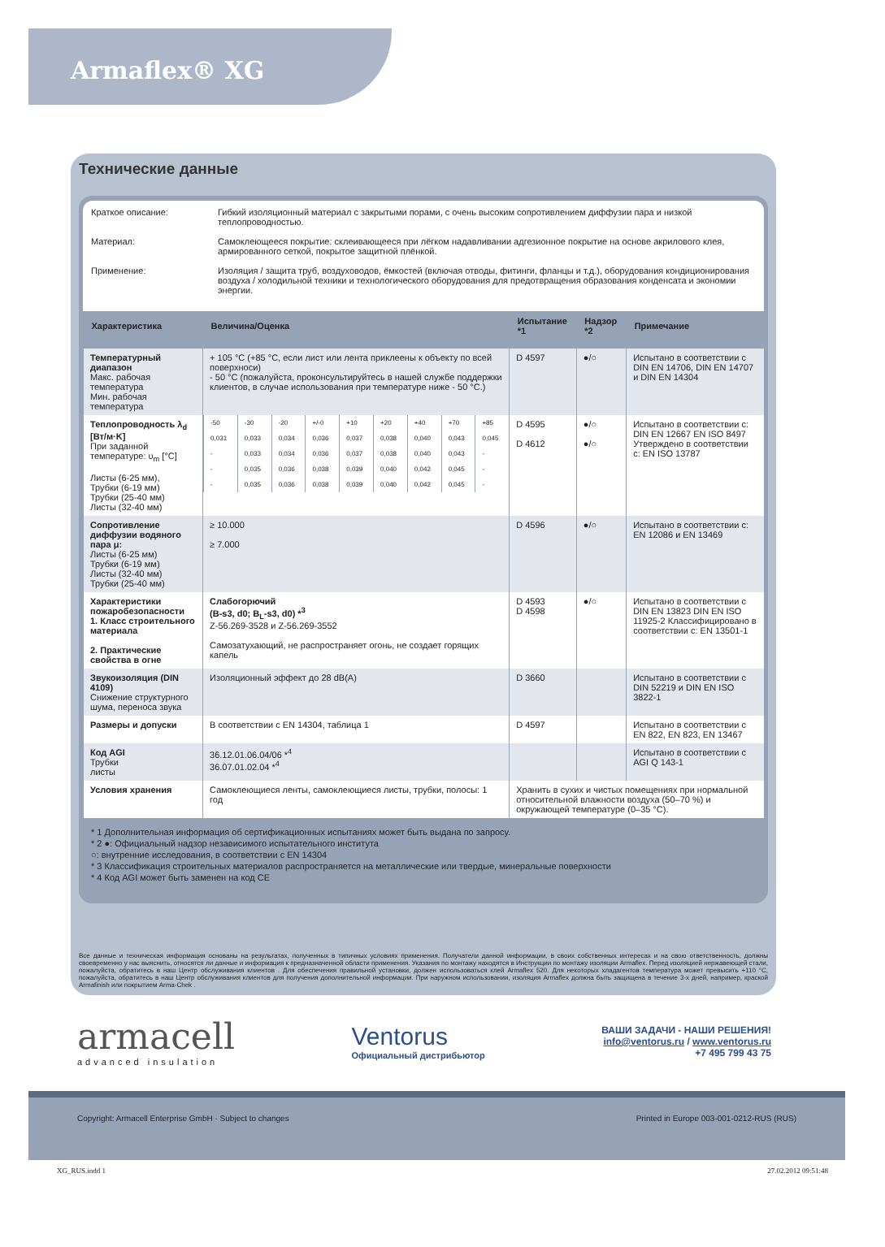Armaflex® XG
Технические данные
Краткое описание: Гибкий изоляционный материал с закрытыми порами, с очень высоким сопротивлением диффузии пара и низкой теплопроводностью.
Материал: Самоклеющееся покрытие: склеивающееся при лёгком надавливании адгезионное покрытие на основе акрилового клея, армированного сеткой, покрытое защитной плёнкой.
Применение: Изоляция / защита труб, воздуховодов, ёмкостей (включая отводы, фитинги, фланцы и т.д.), оборудования кондиционирования воздуха / холодильной техники и технологического оборудования для предотвращения образования конденсата и экономии энергии.
| Характеристика | Величина/Оценка | Испытание *1 | Надзор *2 | Примечание |
| --- | --- | --- | --- | --- |
| Температурный диапазон Макс. рабочая температура Мин. рабочая температура | + 105 °C (+85 °C, если лист или лента приклеены к объекту по всей поверхноси) - 50 °C (пожалуйста, проконсультируйтесь в нашей службе поддержки клиентов, в случае использования при температуре ниже - 50 °C.) | D 4597 | ●/○ | Испытано в соответствии с DIN EN 14706, DIN EN 14707 и DIN EN 14304 |
| Теплопроводность λ<sub>d</sub> [Вт/м·K] При заданной температуре: υ<sub>m</sub> [°C] Листы (6-25 мм), Трубки (6-19 мм) Трубки (25-40 мм) Листы (32-40 мм) | / -50 / -30 / -20 / +/-0 / +10 / +20 / +40 / +70 / +85 / / 0,031 / 0,033 / 0,034 / 0,036 / 0,037 / 0,038 / 0,040 / 0,043 / 0,045 / / - / 0,033 / 0,034 / 0,036 / 0,037 / 0,038 / 0,040 / 0,043 / - / / - / 0,035 / 0,036 / 0,038 / 0,039 / 0,040 / 0,042 / 0,045 / - / / - / 0,035 / 0,036 / 0,038 / 0,039 / 0,040 / 0,042 / 0,045 / - / | D 4595 D 4612 | ●/○ ●/○ | Испытано в соответствии с: DIN EN 12667 EN ISO 8497 Утверждено в соответствии с: EN ISO 13787 |
| Сопротивление диффузии водяного пара μ: Листы (6-25 мм) Трубки (6-19 мм) Листы (32-40 мм) Трубки (25-40 мм) | ≥ 10.000 ≥ 7.000 | D 4596 | ●/○ | Испытано в соответствии с: EN 12086 и EN 13469 |
| Характеристики пожаробезопасности 1. Класс строительного материала 2. Практические свойства в огне | Слабогорючий (B-s3, d0; B<sub>L</sub>-s3, d0) *<sup>3</sup> Z-56.269-3528 и Z-56.269-3552 Самозатухающий, не распространяет огонь, не создает горящих капель | D 4593 D 4598 | ●/○ | Испытано в соответствии с DIN EN 13823 DIN EN ISO 11925-2 Классифицировано в соответствии с: EN 13501-1 |
| Звукоизоляция (DIN 4109) Снижение структурного шума, переноса звука | Изоляционный эффект до 28 dB(A) | D 3660 | | Испытано в соответствии с DIN 52219 и DIN EN ISO 3822-1 |
| Размеры и допуски | В соответствии с EN 14304, таблица 1 | D 4597 | | Испытано в соответствии с EN 822, EN 823, EN 13467 |
| Код AGI Трубки листы | 36.12.01.06.04/06 *<sup>4</sup> 36.07.01.02.04 *<sup>4</sup> | | | Испытано в соответствии с AGI Q 143-1 |
| Условия хранения | Самоклеющиеся ленты, самоклеющиеся листы, трубки, полосы: 1 год | Хранить в сухих и чистых помещениях при нормальной относительной влажности воздуха (50–70 %) и окружающей температуре (0–35 °C). | | |
* 1 Дополнительная информация об сертификационных испытаниях может быть выдана по запросу.
* 2 ●: Официальный надзор независимого испытательного института
○: внутренние исследования, в соответствии с EN 14304
* 3 Классификация строительных материалов распространяется на металлические или твердые, минеральные поверхности
* 4 Код AGI может быть заменен на код CE
Все данные и техническая информация основаны на результатах, полученных в типичных условиях применения. Получатели данной информации, в своих собственных интересах и на свою ответственность, должны своевременно у нас выяснить, относятся ли данные и информация к предназначенной области применения. Указания по монтажу находятся в Инструкции по монтажу изоляции Armaflex. Перед изоляцией нержавеющей стали, пожалуйста, обратитесь в наш Центр обслуживания клиентов . Для обеспечения правильной установки, должен использоваться клей Armaflex 520. Для некоторых хладагентов температура может превысить +110 °C, пожалуйста, обратитесь в наш Центр обслуживания клиентов для получения дополнительной информации. При наружном использовании, изоляция Armaflex должна быть защищена в течение 3-х дней, например, краской Armafinish или покрытием Arma-Chek .
armacell
advanced insulation
Ventorus
Официальный дистрибьютор
ВАШИ ЗАДАЧИ - НАШИ РЕШЕНИЯ!
info@ventorus.ru / www.ventorus.ru
+7 495 799 43 75
Copyright: Armacell Enterprise GmbH · Subject to changes Printed in Europe 003-001-0212-RUS (RUS)
XG_RUS.indd 1 27.02.2012 09:51:48